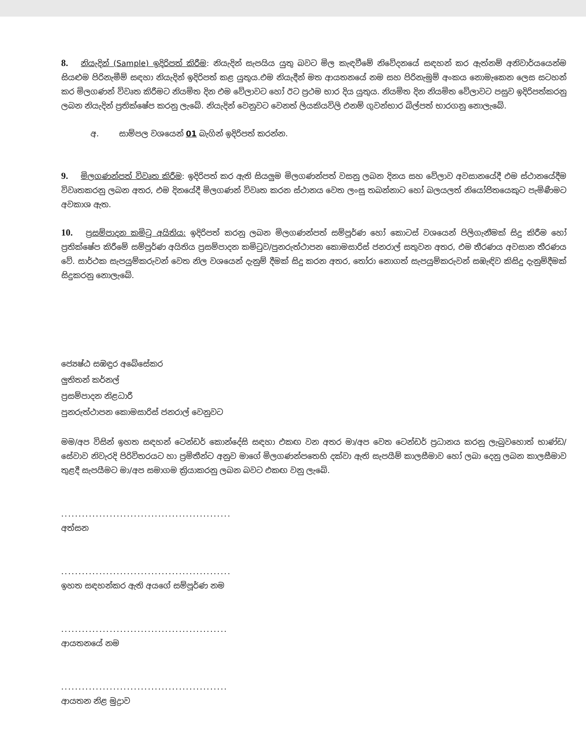8. නියැදින් (Sample) ඉදිරිපත් කිරීම: නියැදින් සැපයිය යුතු බවට මිල කැඳවීමේ නිවේදනයේ සඳහන් කර ඇත්නම් අනිවාර්යයෙන්ම සියළුම පිරිනැමීම් සඳහා නියැදින් ඉදිරිපත් කළ යුතුය.එම නියැදීන් මත ආයතනයේ නම සහ පිරිනැමුම් අංකය නොමැකෙන ලෙස සටහන් කර මිලගණන් විවෘත කිරීමට නියමිත දින එම වේලාවට හෝ ඊට ප්‍රථම භාර දිය යුතුය. නියමිත දින නියමිත වේලාවට පසුව ඉදිරිපත්කරනු ලබන නියැදින් ප්‍රතික්ෂේප කරනු ලැබේ. නියැදින් වෙනුවට වෙනත් ලියකියවිලි එනම් ගුවන්භාර බිල්පත් භාරගනු නොලැබේ.
අ. සාම්පල වශයෙන් 01 බැගින් ඉදිරිපත් කරන්න.
9. මිලගණන්පත් විවෘත කිරීම: ඉදිරිපත් කර ඇති සියලුම මිලගණන්පත් වසනු ලබන දිනය සහ වේලාව අවසානයේදී එම ස්ථානයේදීම විවෘතකරනු ලබන අතර, එම දිනයේදී මිලගණන් විවෘත කරන ස්ථානය වෙත ලංසු තබන්නාට හෝ බලයලත් නියෝජිතයෙකුට පැමිණීමට අවකාශ ඇත.
10. ප්‍රසම්පාදන කමිටු අයිතිය: ඉදිරිපත් කරනු ලබන මිලගණන්පත් සම්පූර්ණ හෝ කොටස් වශයෙන් පිලිගැනීමක් සිදු කිරීම හෝ ප්‍රතික්ෂේප කිරීමේ සම්පූර්ණ අයිතිය ප්‍රසම්පාදන කමිටුව/පුනරුත්ථාපන කොමසාරිස් ජනරාල් සතුවන අතර, එම තීරණය අවසාන තීරණය වේ. සාර්ථක සැපයුම්කරුවන් වෙත නිල වශයෙන් දැනුම් දීමක් සිදු කරන අතර, තෝරා නොගත් සැපයුම්කරුවන් සඹැඳිව කිසිදු දැනුම්දීමක් සිදුකරනු නොලැබේ.
ජ්‍යෙෂ්ඨ සඹඳුර අබේසේකර
ලුතිතන් කර්නල්
ප්‍රසම්පාදන නිළධාරී
පුනරුත්ථාපන කොමසාරිස් ජනරාල් වෙනුවට
මම/අප විසින් ඉහත සඳහන් ටෙන්ඩර් කොන්දේසි සඳහා එකඟ වන අතර මා/අප වෙත ටෙන්ඩර් ප්‍රධානය කරනු ලැබුවහොත් භාණ්ඩ/සේවාව නිවැරදි පිරිවිතරයට හා ප්‍රමිතීන්ට අනුව මාගේ මිලගණන්පතෙහි දක්වා ඇති සැපයීම් කාලසීමාව හෝ ලබා දෙනු ලබන කාලසීමාව තුළදී සැපයීමට මා/අප සමාගම ක්‍රියාකරනු ලබන බවට එකඟ වනු ලැබේ.
.................................................
අත්සන
.................................................
ඉහත සඳහන්කර ඇති අයගේ සම්පූර්ණ නම
................................................
ආයතනයේ නම
................................................
ආයතන නිළ මුද්‍රාව